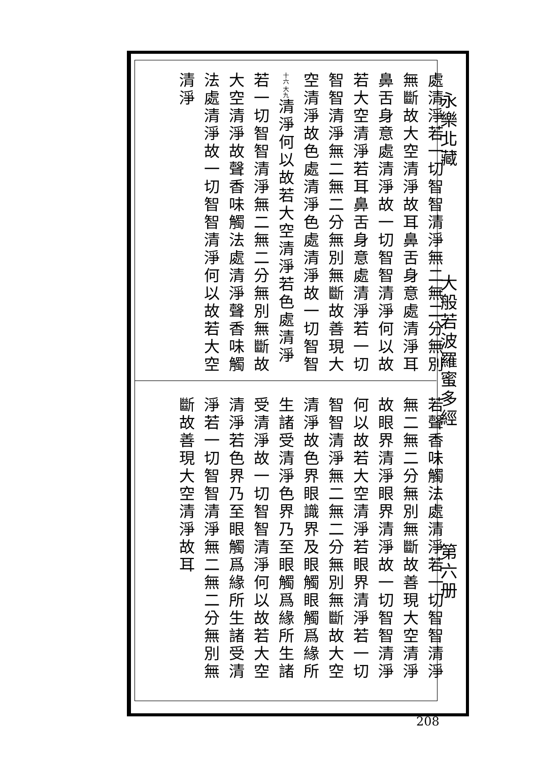處清淨若一切智智清淨無二無二分無別無斷故大空清淨故耳鼻舌身意處清淨耳鼻舌身意處清淨故一切智智清淨何以故若大空清淨若耳鼻舌身意處清淨若一切智智清淨無二無二分無別無斷故善現大空清淨故色處清淨色處清淨故一切智智十六 大九清淨何以故若大空清淨若色處清淨若一切智智清淨無二無二分無別無斷故大空清淨故聲香味觸法處清淨聲香味觸法處清淨故一切智智清淨何以故若大空清淨
若聲香味觸法處清淨若一切智智清淨無二無二分無別無斷故善現大空清淨故眼界清淨眼界清淨故一切智智清淨何以故若大空清淨若眼界清淨若一切智智清淨無二無二分無別無斷故大空清淨故色界眼識界及眼觸眼觸爲緣所生諸受清淨色界乃至眼觸爲緣所生諸受清淨故一切智智清淨何以故若大空清淨若色界乃至眼觸爲緣所生諸受清淨若一切智智清淨無二無二分無別無斷故善現大空清淨故耳
永樂北藏
大般若波羅蜜多經
第六册
208